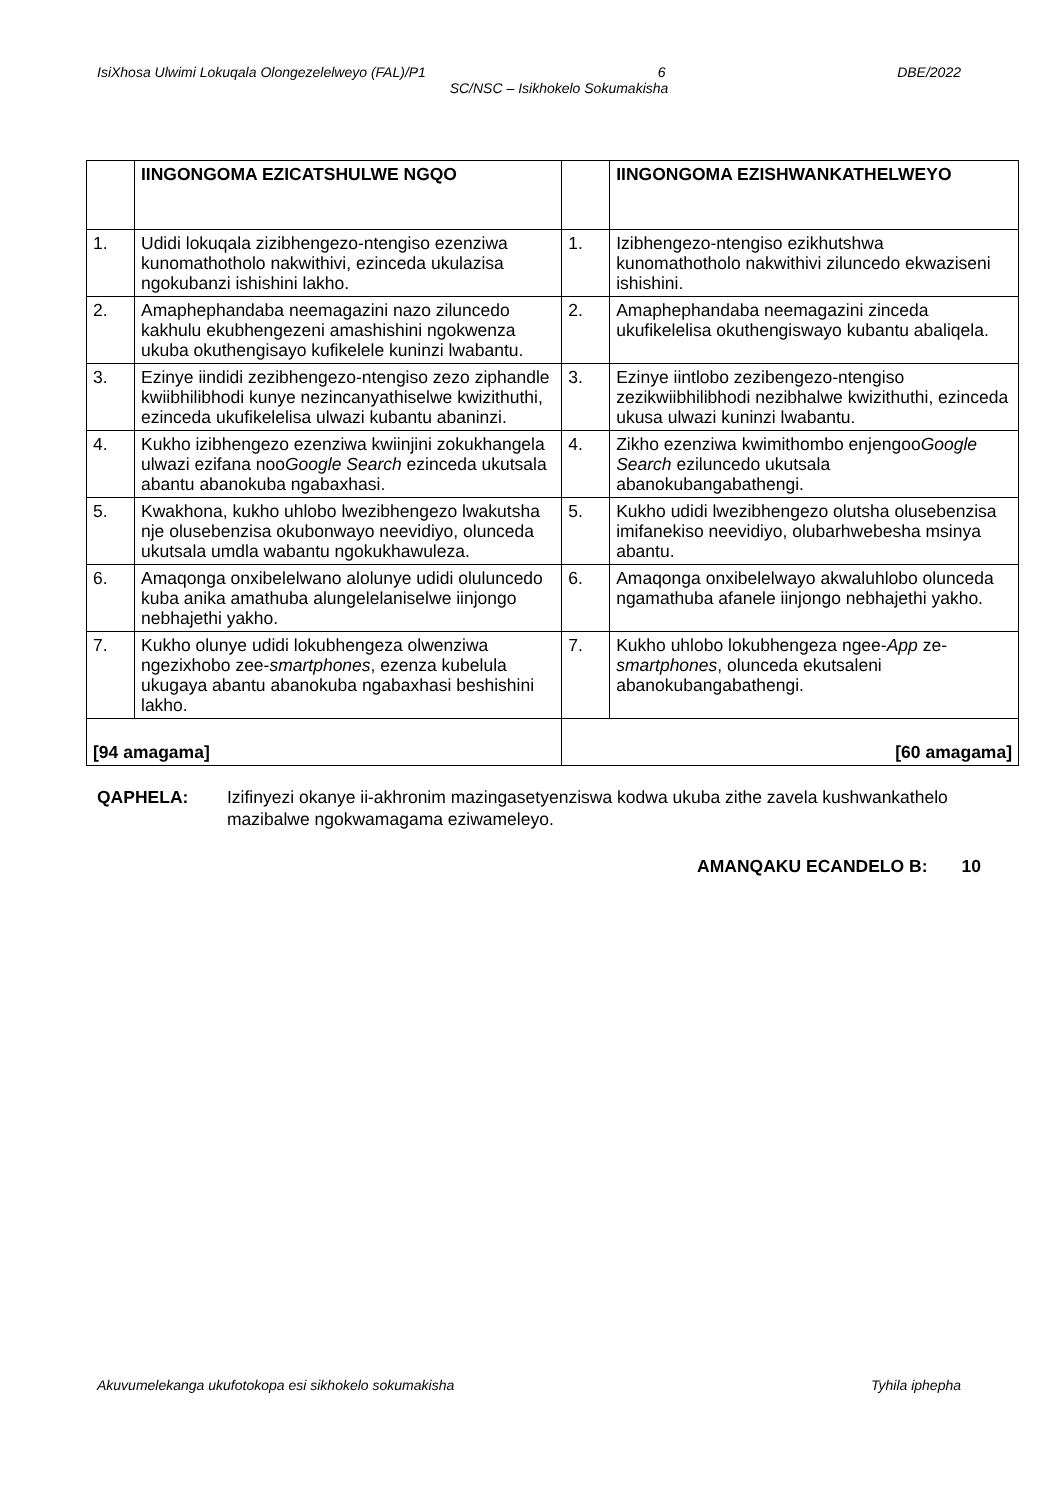IsiXhosa Ulwimi Lokuqala Olongezelelweyo (FAL)/P1 6 DBE/2022
SC/NSC – Isikhokelo Sokumakisha
| | IINGONGOMA EZICATSHULWE NGQO | | IINGONGOMA EZISHWANKATHELWEYO |
| --- | --- | --- | --- |
| 1. | Udidi lokuqala zizibhengezo-ntengiso ezenziwa kunomathotholo nakwithivi, ezinceda ukulazisa ngokubanzi ishishini lakho. | 1. | Izibhengezo-ntengiso ezikhutshwa kunomathotholo nakwithivi ziluncedo ekwaziseni ishishini. |
| 2. | Amaphephandaba neemagazini nazo ziluncedo kakhulu ekubhengezeni amashishini ngokwenza ukuba okuthengisayo kufikelele kuninzi lwabantu. | 2. | Amaphephandaba neemagazini zinceda ukufikelelisa okuthengiswayo kubantu abaliqela. |
| 3. | Ezinye iindidi zezibhengezo-ntengiso zezo ziphandle kwiibhilibhodi kunye nezincanyathiselwe kwizithuthi, ezinceda ukufikelelisa ulwazi kubantu abaninzi. | 3. | Ezinye iintlobo zezibengezo-ntengiso zezikwiibhilibhodi nezibhalwe kwizithuthi, ezinceda ukusa ulwazi kuninzi lwabantu. |
| 4. | Kukho izibhengezo ezenziwa kwiinjini zokukhangela ulwazi ezifana noo Google Search ezinceda ukutsala abantu abanokuba ngabaxhasi. | 4. | Zikho ezenziwa kwimithombo enjengoo Google Search eziluncedo ukutsala abanokubangabathengi. |
| 5. | Kwakhona, kukho uhlobo lwezibhengezo lwakutsha nje olusebenzisa okubonwayo neevidiyo, olunceda ukutsala umdla wabantu ngokukhawuleza. | 5. | Kukho udidi lwezibhengezo olutsha olusebenzisa imifanekiso neevidiyo, olubarhwebesha msinya abantu. |
| 6. | Amaqonga onxibelelwano alolunye udidi oluluncedo kuba anika amathuba alungelelaniselwe iinjongo nebhajethi yakho. | 6. | Amaqonga onxibelelwayo akwaluhlobo olunceda ngamathuba afanele iinjongo nebhajethi yakho. |
| 7. | Kukho olunye udidi lokubhengeza olwenziwa ngezixhobo zee- smartphones , ezenza kubelula ukugaya abantu abanokuba ngabaxhasi beshishini lakho. | 7. | Kukho uhlobo lokubhengeza ngee- App ze- smartphones , olunceda ekutsaleni abanokubangabathengi. |
| [94 amagama] | | [60 amagama] | |
QAPHELA: Izifinyezi okanye ii-akhronim mazingasetyenziswa kodwa ukuba zithe zavela kushwankathelo mazibalwe ngokwamagama eziwameleyo.
AMANQAKU ECANDELO B: 10
Akuvumelekanga ukufotokopa esi sikhokelo sokumakisha Tyhila iphepha